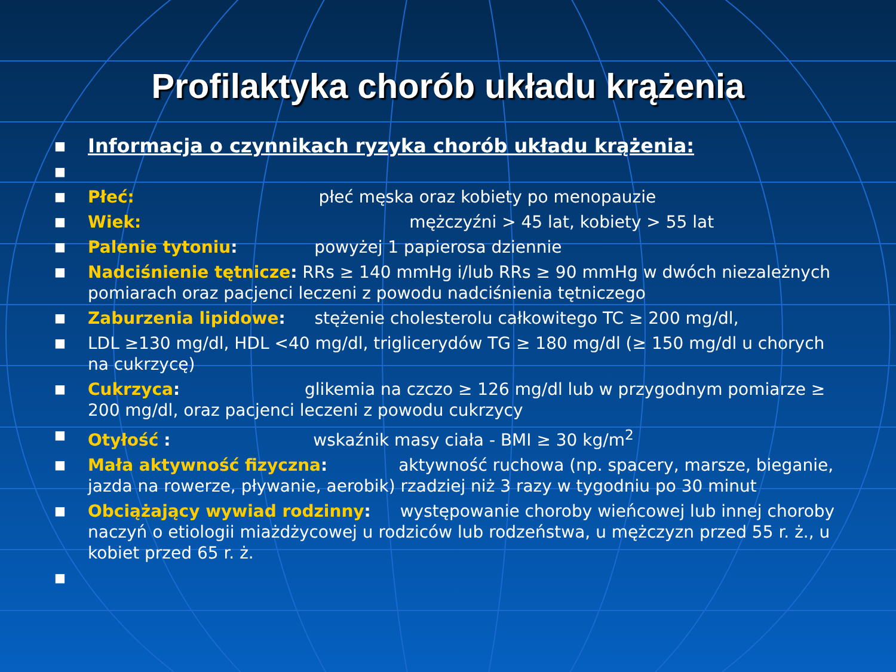Profilaktyka chorób układu krążenia
■ Informacja o czynnikach ryzyka chorób układu krążenia:
■
■ Płeć: płeć męska oraz kobiety po menopauzie
■ Wiek: mężczyźni > 45 lat, kobiety > 55 lat
■ Palenie tytoniu: powyżej 1 papierosa dziennie
■ Nadciśnienie tętnicze: RRs ≥ 140 mmHg i/lub RRs ≥ 90 mmHg w dwóch niezależnych pomiarach oraz pacjenci leczeni z powodu nadciśnienia tętniczego
■ Zaburzenia lipidowe: stężenie cholesterolu całkowitego TC ≥ 200 mg/dl,
■ LDL ≥130 mg/dl, HDL <40 mg/dl, triglicerydów TG ≥ 180 mg/dl (≥ 150 mg/dl u chorych na cukrzycę)
■ Cukrzyca: glikemia na czczo ≥ 126 mg/dl lub w przygodnym pomiarze ≥ 200 mg/dl, oraz pacjenci leczeni z powodu cukrzycy
■ Otyłość : wskaźnik masy ciała - BMI ≥ 30 kg/m<sup>2</sup>
■ Mała aktywność fizyczna: aktywność ruchowa (np. spacery, marsze, bieganie, jazda na rowerze, pływanie, aerobik) rzadziej niż 3 razy w tygodniu po 30 minut
■ Obciążający wywiad rodzinny: występowanie choroby wieńcowej lub innej choroby naczyń o etiologii miażdżycowej u rodziców lub rodzeństwa, u mężczyzn przed 55 r. ż., u kobiet przed 65 r. ż.
■